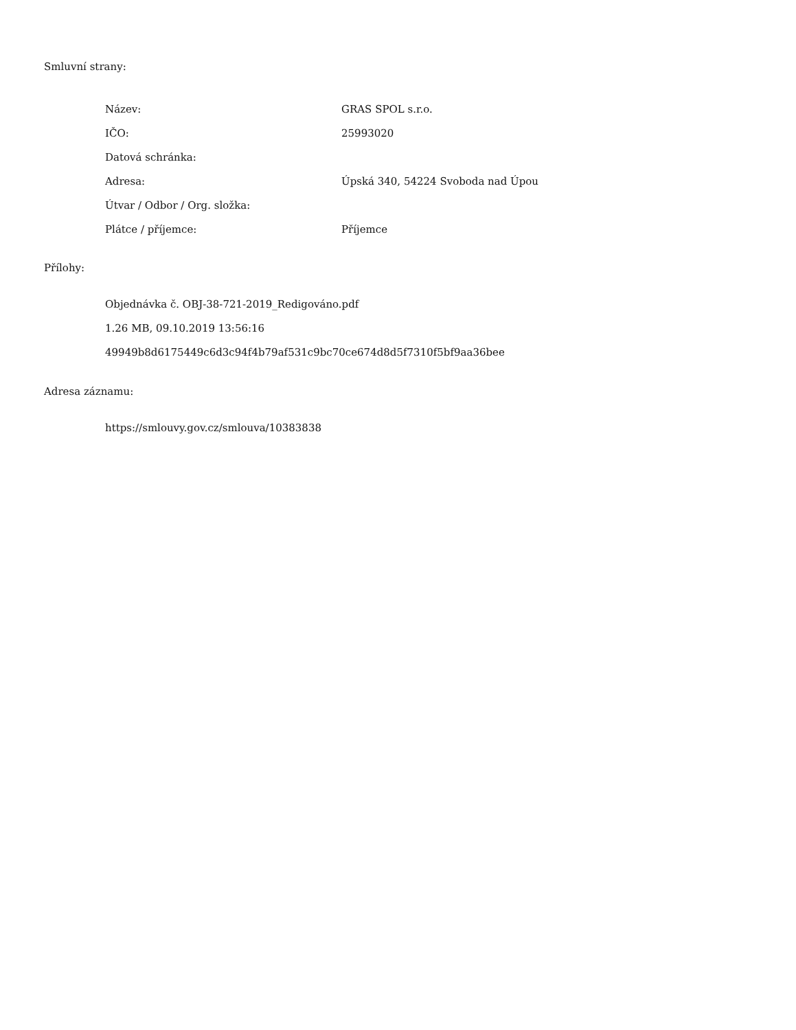Smluvní strany:
| Název: | GRAS SPOL s.r.o. |
| IČO: | 25993020 |
| Datová schránka: | |
| Adresa: | Úpská 340, 54224 Svoboda nad Úpou |
| Útvar / Odbor / Org. složka: | |
| Plátce / příjemce: | Příjemce |
Přílohy:
Objednávka č. OBJ-38-721-2019_Redigováno.pdf
1.26 MB, 09.10.2019 13:56:16
49949b8d6175449c6d3c94f4b79af531c9bc70ce674d8d5f7310f5bf9aa36bee
Adresa záznamu:
https://smlouvy.gov.cz/smlouva/10383838